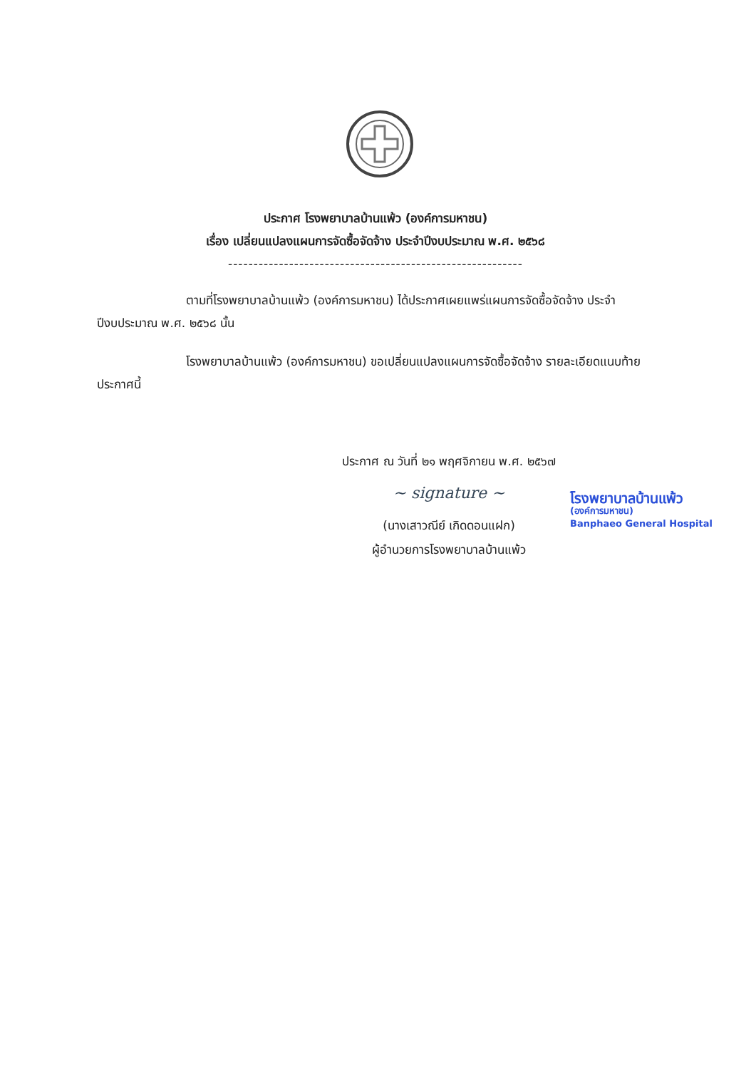ประกาศ โรงพยาบาลบ้านแพ้ว (องค์การมหาชน)
เรื่อง เปลี่ยนแปลงแผนการจัดซื้อจัดจ้าง ประจำปีงบประมาณ พ.ศ. ๒๕๖๘
----------------------------------------------------------
ตามที่โรงพยาบาลบ้านแพ้ว (องค์การมหาชน) ได้ประกาศเผยแพร่แผนการจัดซื้อจัดจ้าง ประจำปีงบประมาณ พ.ศ. ๒๕๖๘ นั้น
โรงพยาบาลบ้านแพ้ว (องค์การมหาชน) ขอเปลี่ยนแปลงแผนการจัดซื้อจัดจ้าง รายละเอียดแนบท้ายประกาศนี้
ประกาศ ณ วันที่ ๒๑ พฤศจิกายน พ.ศ. ๒๕๖๗
~ signature ~
(นางเสาวณีย์ เกิดดอนแฝก)
ผู้อำนวยการโรงพยาบาลบ้านแพ้ว
โรงพยาบาลบ้านแพ้ว
(องค์การมหาชน)
Banphaeo General Hospital